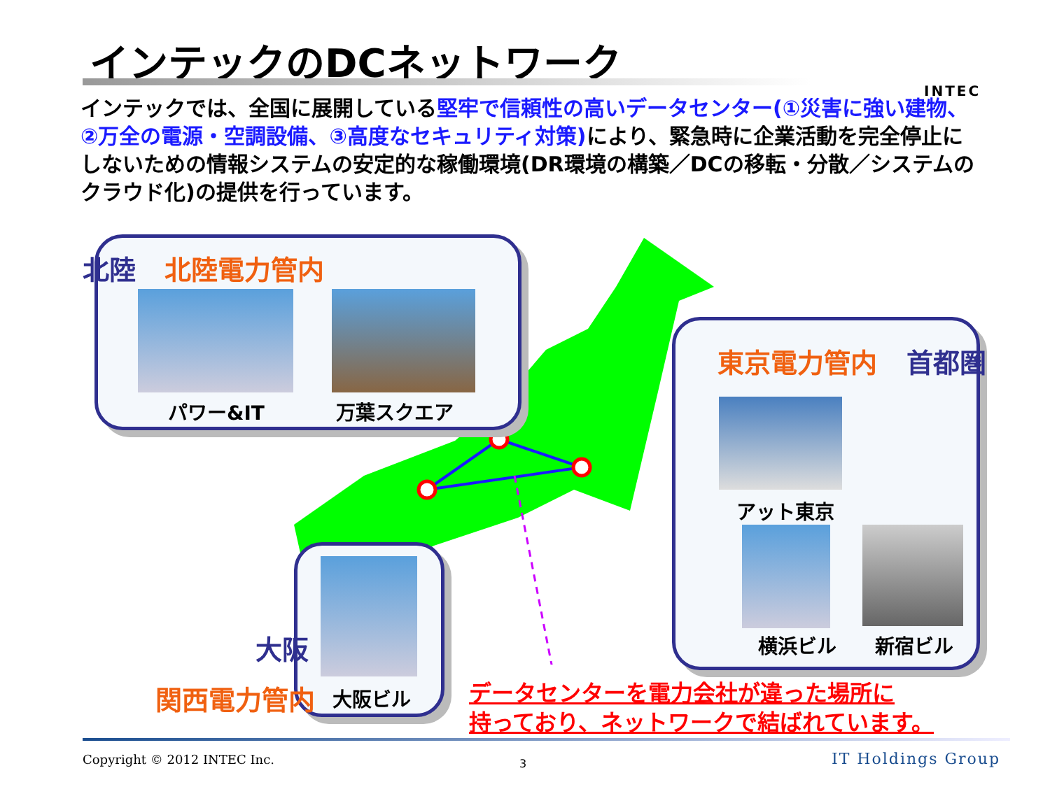インテックのDCネットワーク
INTEC
インテックでは、全国に展開している堅牢で信頼性の高いデータセンター(①災害に強い建物、②万全の電源・空調設備、③高度なセキュリティ対策) により、緊急時に企業活動を完全停止にしないための情報システムの安定的な稼働環境(DR環境の構築／DCの移転・分散／システムのクラウド化)の提供を行っています。
北陸 北陸電力管内
パワー&IT 万葉スクエア
東京電力管内 首都圏
アット東京
横浜ビル 新宿ビル
大阪
関西電力管内 大阪ビル
データセンターを電力会社が違った場所に
持っており、ネットワークで結ばれています。
Copyright © 2012 INTEC Inc. 3 IT Holdings Group